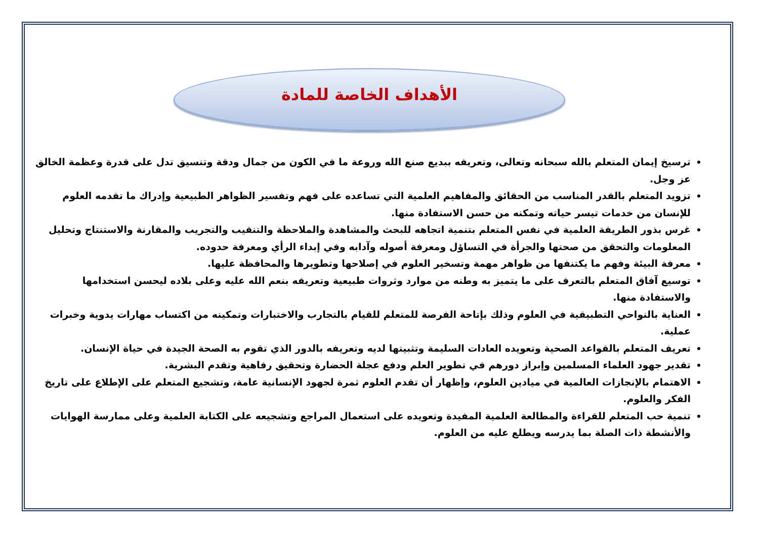الأهداف الخاصة للمادة
ترسيخ إيمان المتعلم بالله سبحانه وتعالى، وتعريفه ببديع صنع الله وروعة ما في الكون من جمال ودقة وتنسيق تدل على قدرة وعظمة الخالق عز وجل.
تزويد المتعلم بالقدر المناسب من الحقائق والمفاهيم العلمية التي تساعده على فهم وتفسير الظواهر الطبيعية وإدراك ما تقدمه العلوم للإنسان من خدمات تيسر حياته وتمكنه من حسن الاستفادة منها.
غرس بذور الطريقة العلمية في نفس المتعلم بتنمية اتجاهه للبحث والمشاهدة والملاحظة والتنقيب والتجريب والمقارنة والاستنتاج وتحليل المعلومات والتحقق من صحتها والجرأة في التساؤل ومعرفة أصوله وآدابه وفي إبداء الرأي ومعرفة حدوده.
معرفة البيئة وفهم ما يكتنفها من ظواهر مهمة وتسخير العلوم في إصلاحها وتطويرها والمحافظة عليها.
توسيع آفاق المتعلم بالتعرف على ما يتميز به وطنه من موارد وثروات طبيعية وتعريفه بنعم الله عليه وعلى بلاده ليحسن استخدامها والاستفادة منها.
العناية بالنواحي التطبيقية في العلوم وذلك بإتاحة الفرصة للمتعلم للقيام بالتجارب والاختبارات وتمكينه من اكتساب مهارات يدوية وخبرات عملية.
تعريف المتعلم بالقواعد الصحية وتعويده العادات السليمة وتثبيتها لديه وتعريفه بالدور الذي تقوم به الصحة الجيدة في حياة الإنسان.
تقدير جهود العلماء المسلمين وإبراز دورهم في تطوير العلم ودفع عجلة الحضارة وتحقيق رفاهية وتقدم البشرية.
الاهتمام بالإنجازات العالمية في ميادين العلوم، وإظهار أن تقدم العلوم ثمرة لجهود الإنسانية عامة، وتشجيع المتعلم على الإطلاع على تاريخ الفكر والعلوم.
تنمية حب المتعلم للقراءة والمطالعة العلمية المفيدة وتعويده على استعمال المراجع وتشجيعه على الكتابة العلمية وعلى ممارسة الهوايات والأنشطة ذات الصلة بما يدرسه ويطلع عليه من العلوم.